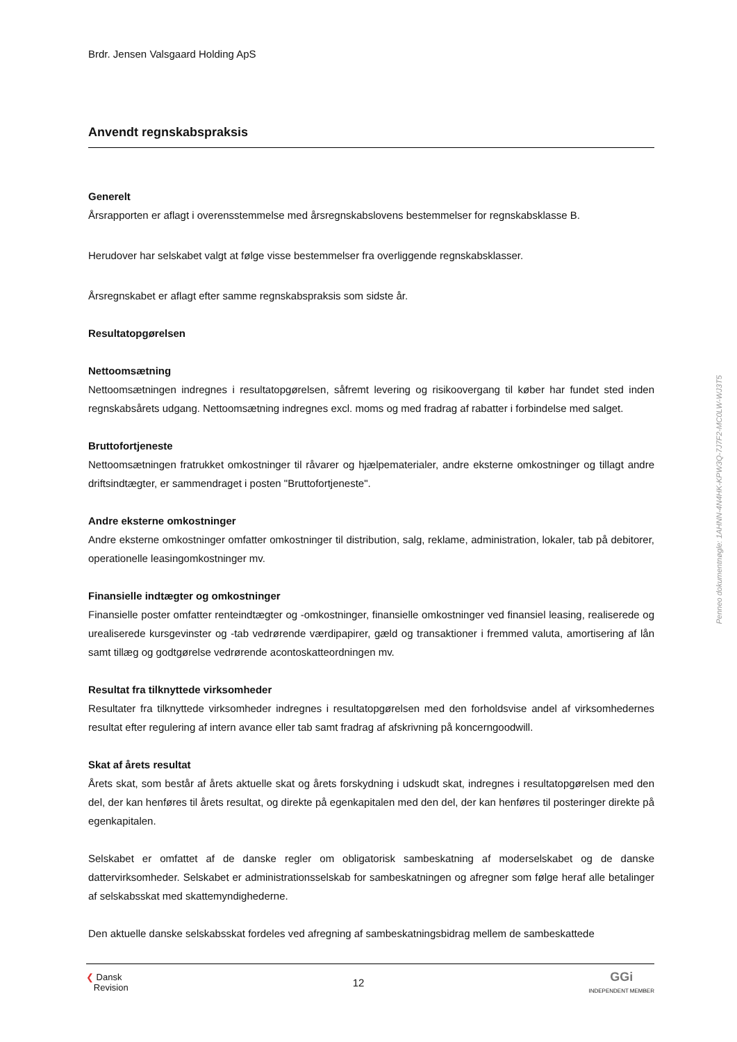Brdr. Jensen Valsgaard Holding ApS
Anvendt regnskabspraksis
Generelt
Årsrapporten er aflagt i overensstemmelse med årsregnskabslovens bestemmelser for regnskabsklasse B.
Herudover har selskabet valgt at følge visse bestemmelser fra overliggende regnskabsklasser.
Årsregnskabet er aflagt efter samme regnskabspraksis som sidste år.
Resultatopgørelsen
Nettoomsætning
Nettoomsætningen indregnes i resultatopgørelsen, såfremt levering og risikoovergang til køber har fundet sted inden regnskabsårets udgang. Nettoomsætning indregnes excl. moms og med fradrag af rabatter i forbindelse med salget.
Bruttofortjeneste
Nettoomsætningen fratrukket omkostninger til råvarer og hjælpematerialer, andre eksterne omkostninger og tillagt andre driftsindtægter, er sammendraget i posten "Bruttofortjeneste".
Andre eksterne omkostninger
Andre eksterne omkostninger omfatter omkostninger til distribution, salg, reklame, administration, lokaler, tab på debitorer, operationelle leasingomkostninger mv.
Finansielle indtægter og omkostninger
Finansielle poster omfatter renteindtægter og -omkostninger, finansielle omkostninger ved finansiel leasing, realiserede og urealiserede kursgevinster og -tab vedrørende værdipapirer, gæld og transaktioner i fremmed valuta, amortisering af lån samt tillæg og godtgørelse vedrørende acontoskatteordningen mv.
Resultat fra tilknyttede virksomheder
Resultater fra tilknyttede virksomheder indregnes i resultatopgørelsen med den forholdsvise andel af virksomhedernes resultat efter regulering af intern avance eller tab samt fradrag af afskrivning på koncerngoodwill.
Skat af årets resultat
Årets skat, som består af årets aktuelle skat og årets forskydning i udskudt skat, indregnes i resultatopgørelsen med den del, der kan henføres til årets resultat, og direkte på egenkapitalen med den del, der kan henføres til posteringer direkte på egenkapitalen.
Selskabet er omfattet af de danske regler om obligatorisk sambeskatning af moderselskabet og de danske dattervirksomheder. Selskabet er administrationsselskab for sambeskatningen og afregner som følge heraf alle betalinger af selskabsskat med skattemyndighederne.
Den aktuelle danske selskabsskat fordeles ved afregning af sambeskatningsbidrag mellem de sambeskattede
❮ Dansk
Revision
12
GGi
INDEPENDENT MEMBER
Penneo dokumentnøgle: 1AHNN-4N4HK-KPW3Q-7J7F2-MC0LW-WJ3T5